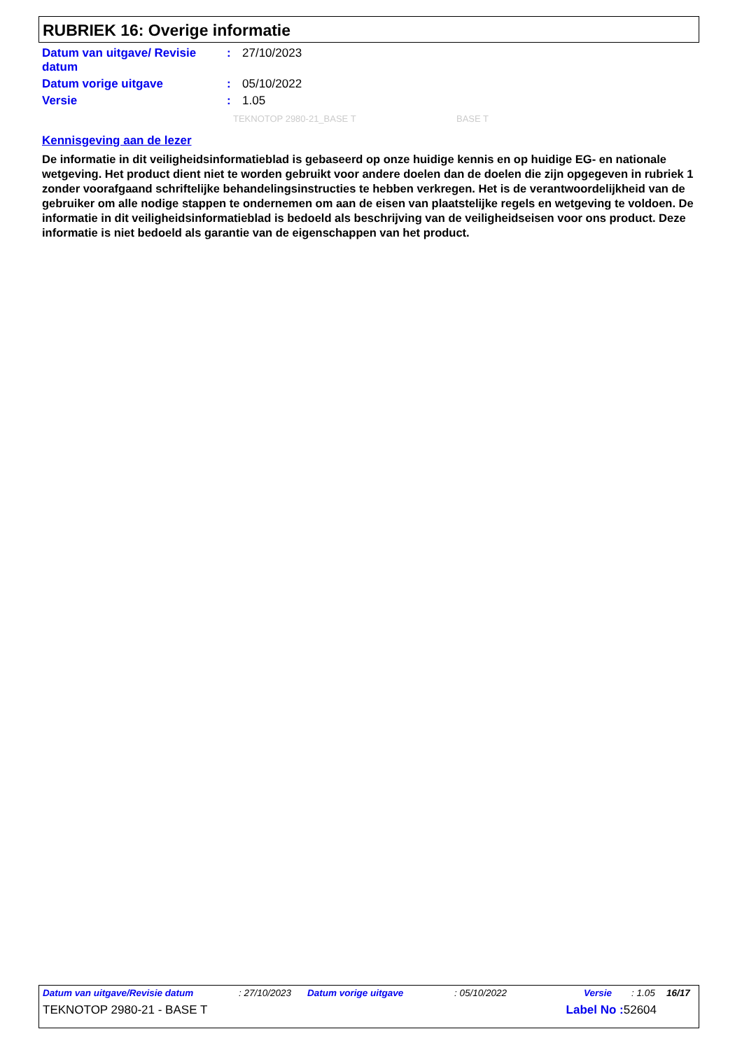RUBRIEK 16: Overige informatie
| Datum van uitgave/ Revisie datum | : | 27/10/2023 |
| Datum vorige uitgave | : | 05/10/2022 |
| Versie | : | 1.05 |
TEKNOTOP 2980-21_BASE T BASE T
Kennisgeving aan de lezer
De informatie in dit veiligheidsinformatieblad is gebaseerd op onze huidige kennis en op huidige EG- en nationale wetgeving. Het product dient niet te worden gebruikt voor andere doelen dan de doelen die zijn opgegeven in rubriek 1 zonder voorafgaand schriftelijke behandelingsinstructies te hebben verkregen. Het is de verantwoordelijkheid van de gebruiker om alle nodige stappen te ondernemen om aan de eisen van plaatstelijke regels en wetgeving te voldoen. De informatie in dit veiligheidsinformatieblad is bedoeld als beschrijving van de veiligheidseisen voor ons product. Deze informatie is niet bedoeld als garantie van de eigenschappen van het product.
Datum van uitgave/Revisie datum: 27/10/2023 Datum vorige uitgave: 05/10/2022 Versie: 1.05 16/17
TEKNOTOP 2980-21 - BASE T Label No : 52604